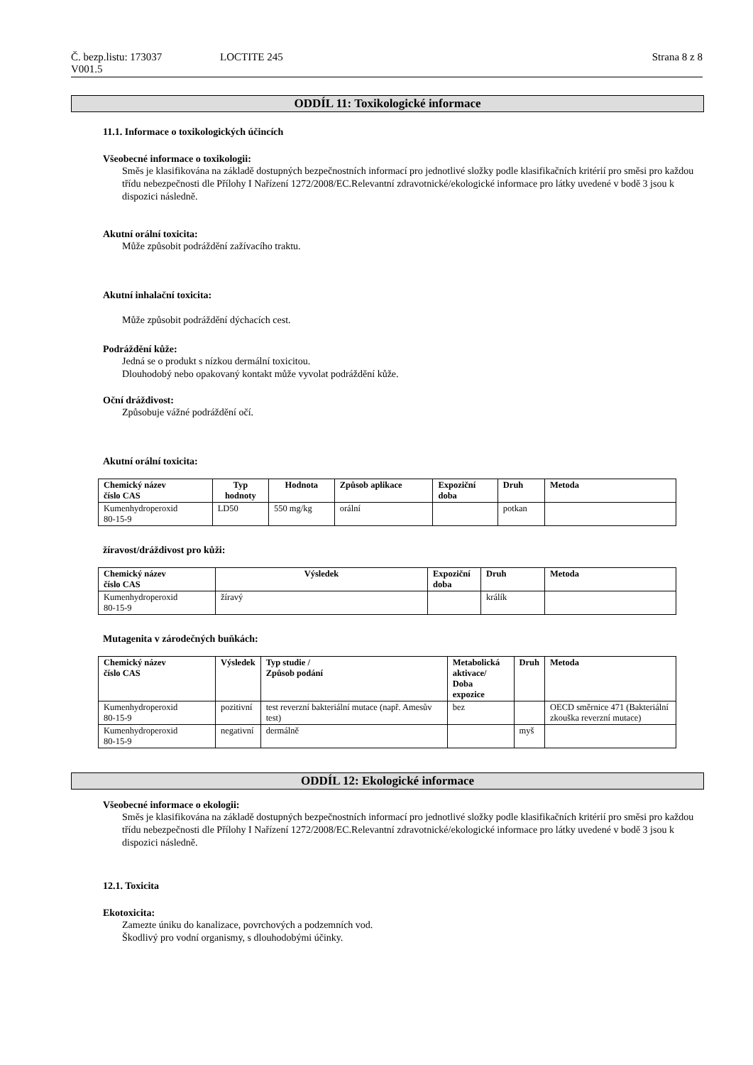Č. bezp.listu: 173037 LOCTITE 245 Strana 8 z 8
V001.5
ODDÍL 11: Toxikologické informace
11.1. Informace o toxikologických účincích
Všeobecné informace o toxikologii:
Směs je klasifikována na základě dostupných bezpečnostních informací pro jednotlivé složky podle klasifikačních kritérií pro směsi pro každou třídu nebezpečnosti dle Přílohy I Nařízení 1272/2008/EC.Relevantní zdravotnické/ekologické informace pro látky uvedené v bodě 3 jsou k dispozici následně.
Akutní orální toxicita:
Může způsobit podráždění zažívacího traktu.
Akutní inhalační toxicita:
Může způsobit podráždění dýchacích cest.
Podráždění kůže:
Jedná se o produkt s nízkou dermální toxicitou.
Dlouhodobý nebo opakovaný kontakt může vyvolat podráždění kůže.
Oční dráždivost:
Způsobuje vážné podráždění očí.
Akutní orální toxicita:
| Chemický název číslo CAS | Typ hodnoty | Hodnota | Způsob aplikace | Expoziční doba | Druh | Metoda |
| --- | --- | --- | --- | --- | --- | --- |
| Kumenhydroperoxid 80-15-9 | LD50 | 550 mg/kg | orální | | potkan | |
žíravost/dráždivost pro kůži:
| Chemický název číslo CAS | Výsledek | Expoziční doba | Druh | Metoda |
| --- | --- | --- | --- | --- |
| Kumenhydroperoxid 80-15-9 | žíravý | | králík | |
Mutagenita v zárodečných buňkách:
| Chemický název číslo CAS | Výsledek | Typ studie / Způsob podání | Metabolická aktivace/ Doba expozice | Druh | Metoda |
| --- | --- | --- | --- | --- | --- |
| Kumenhydroperoxid 80-15-9 | pozitivní | test reverzní bakteriální mutace (např. Amesův test) | bez | | OECD směrnice 471 (Bakteriální zkouška reverzní mutace) |
| Kumenhydroperoxid 80-15-9 | negativní | dermálně | | myš | |
ODDÍL 12: Ekologické informace
Všeobecné informace o ekologii:
Směs je klasifikována na základě dostupných bezpečnostních informací pro jednotlivé složky podle klasifikačních kritérií pro směsi pro každou třídu nebezpečnosti dle Přílohy I Nařízení 1272/2008/EC.Relevantní zdravotnické/ekologické informace pro látky uvedené v bodě 3 jsou k dispozici následně.
12.1. Toxicita
Ekotoxicita:
Zamezte úniku do kanalizace, povrchových a podzemních vod.
Škodlivý pro vodní organismy, s dlouhodobými účinky.